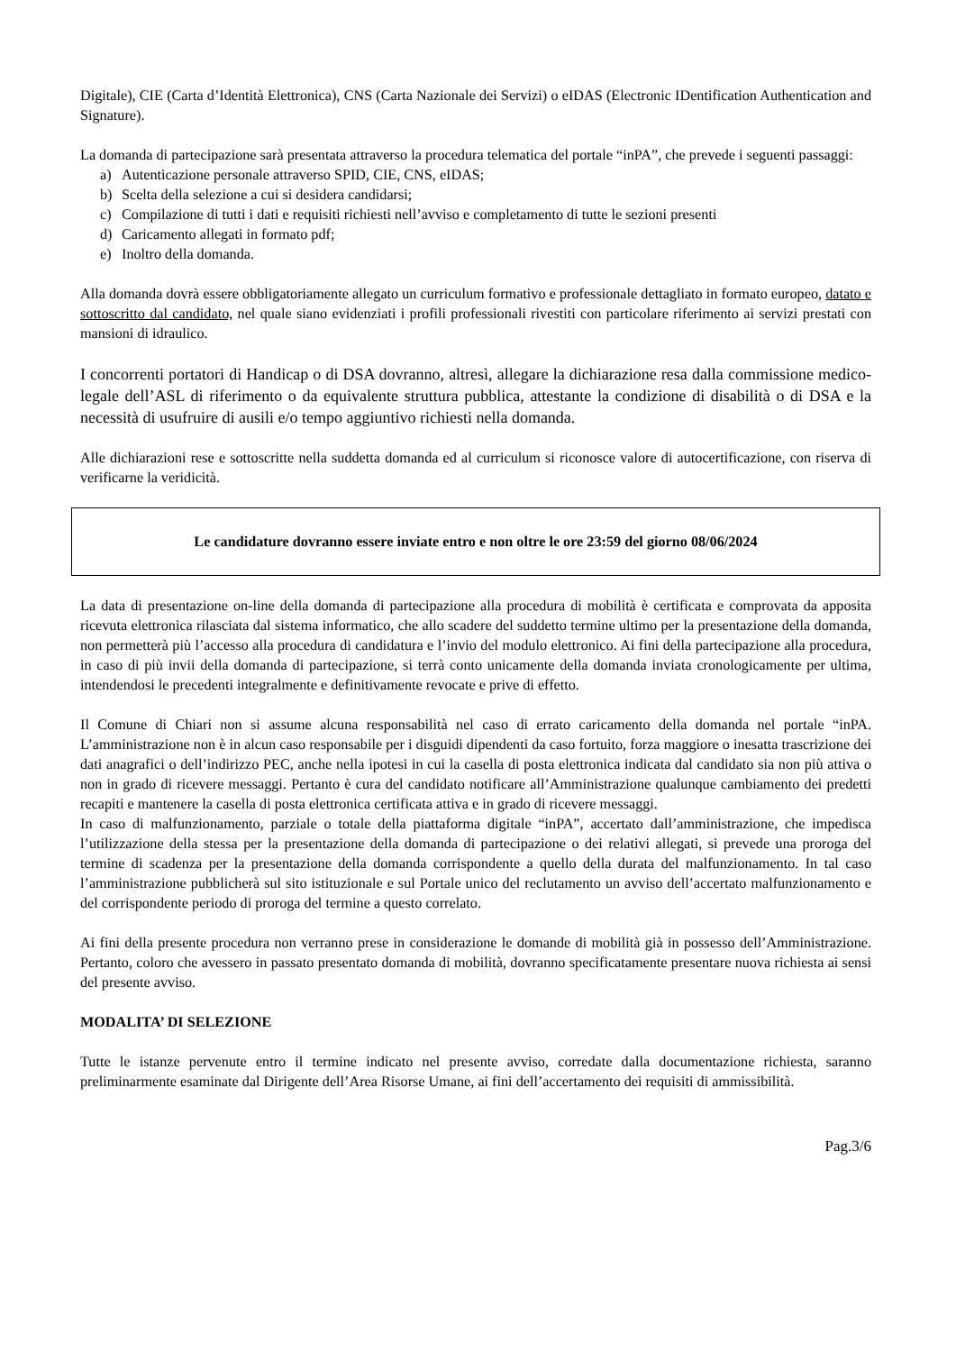Digitale), CIE (Carta d’Identità Elettronica), CNS (Carta Nazionale dei Servizi) o eIDAS (Electronic IDentification Authentication and Signature).
La domanda di partecipazione sarà presentata attraverso la procedura telematica del portale “inPA”, che prevede i seguenti passaggi:
a) Autenticazione personale attraverso SPID, CIE, CNS, eIDAS;
b) Scelta della selezione a cui si desidera candidarsi;
c) Compilazione di tutti i dati e requisiti richiesti nell’avviso e completamento di tutte le sezioni presenti
d) Caricamento allegati in formato pdf;
e) Inoltro della domanda.
Alla domanda dovrà essere obbligatoriamente allegato un curriculum formativo e professionale dettagliato in formato europeo, datato e sottoscritto dal candidato, nel quale siano evidenziati i profili professionali rivestiti con particolare riferimento ai servizi prestati con mansioni di idraulico.
I concorrenti portatori di Handicap o di DSA dovranno, altresì, allegare la dichiarazione resa dalla commissione medico-legale dell’ASL di riferimento o da equivalente struttura pubblica, attestante la condizione di disabilità o di DSA e la necessità di usufruire di ausili e/o tempo aggiuntivo richiesti nella domanda.
Alle dichiarazioni rese e sottoscritte nella suddetta domanda ed al curriculum si riconosce valore di autocertificazione, con riserva di verificarne la veridicità.
Le candidature dovranno essere inviate entro e non oltre le ore 23:59 del giorno 08/06/2024
La data di presentazione on-line della domanda di partecipazione alla procedura di mobilità è certificata e comprovata da apposita ricevuta elettronica rilasciata dal sistema informatico, che allo scadere del suddetto termine ultimo per la presentazione della domanda, non permetterà più l’accesso alla procedura di candidatura e l’invio del modulo elettronico. Ai fini della partecipazione alla procedura, in caso di più invii della domanda di partecipazione, si terrà conto unicamente della domanda inviata cronologicamente per ultima, intendendosi le precedenti integralmente e definitivamente revocate e prive di effetto.
Il Comune di Chiari non si assume alcuna responsabilità nel caso di errato caricamento della domanda nel portale “inPA. L’amministrazione non è in alcun caso responsabile per i disguidi dipendenti da caso fortuito, forza maggiore o inesatta trascrizione dei dati anagrafici o dell’indirizzo PEC, anche nella ipotesi in cui la casella di posta elettronica indicata dal candidato sia non più attiva o non in grado di ricevere messaggi. Pertanto è cura del candidato notificare all’Amministrazione qualunque cambiamento dei predetti recapiti e mantenere la casella di posta elettronica certificata attiva e in grado di ricevere messaggi.
In caso di malfunzionamento, parziale o totale della piattaforma digitale “inPA”, accertato dall’amministrazione, che impedisca l’utilizzazione della stessa per la presentazione della domanda di partecipazione o dei relativi allegati, si prevede una proroga del termine di scadenza per la presentazione della domanda corrispondente a quello della durata del malfunzionamento. In tal caso l’amministrazione pubblicherà sul sito istituzionale e sul Portale unico del reclutamento un avviso dell’accertato malfunzionamento e del corrispondente periodo di proroga del termine a questo correlato.
Ai fini della presente procedura non verranno prese in considerazione le domande di mobilità già in possesso dell’Amministrazione. Pertanto, coloro che avessero in passato presentato domanda di mobilità, dovranno specificatamente presentare nuova richiesta ai sensi del presente avviso.
MODALITA’ DI SELEZIONE
Tutte le istanze pervenute entro il termine indicato nel presente avviso, corredate dalla documentazione richiesta, saranno preliminarmente esaminate dal Dirigente dell’Area Risorse Umane, ai fini dell’accertamento dei requisiti di ammissibilità.
Pag.3/6